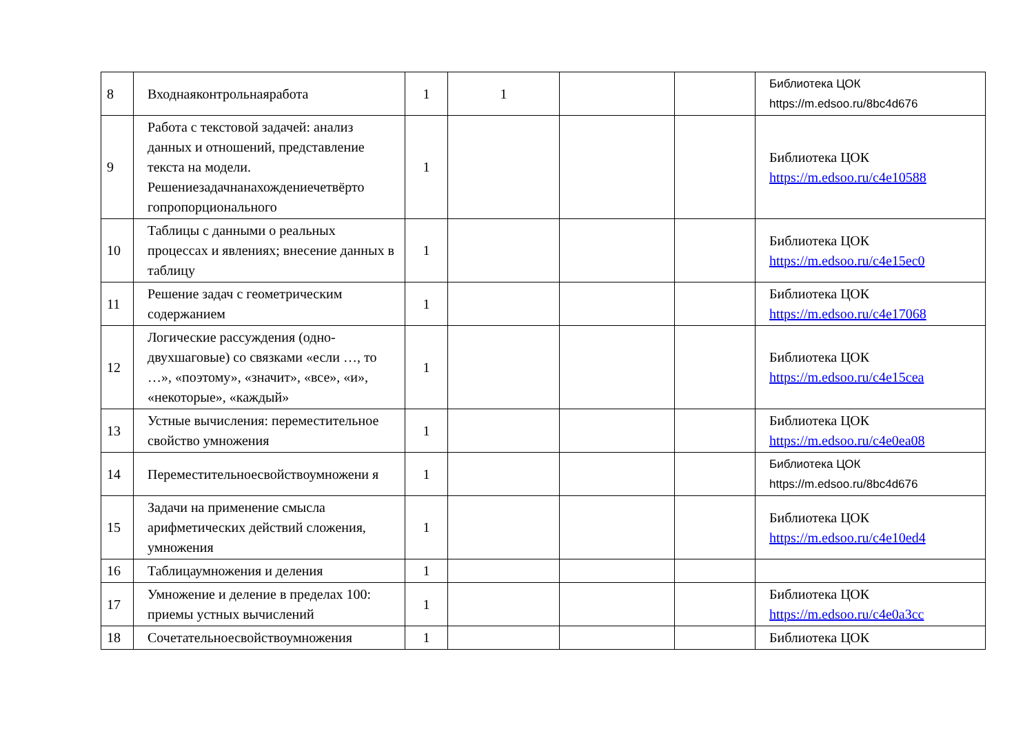| 8 | Входнаяконтрольнаяработа | 1 | 1 | | | Библиотека ЦОК https://m.edsoo.ru/8bc4d676 |
| 9 | Работа с текстовой задачей: анализ данных и отношений, представление текста на модели. Решениезадачнанахождениечетвёрто гопропорционального | 1 | | | | Библиотека ЦОК https://m.edsoo.ru/c4e10588 |
| 10 | Таблицы с данными о реальных процессах и явлениях; внесение данных в таблицу | 1 | | | | Библиотека ЦОК https://m.edsoo.ru/c4e15ec0 |
| 11 | Решение задач с геометрическим содержанием | 1 | | | | Библиотека ЦОК https://m.edsoo.ru/c4e17068 |
| 12 | Логические рассуждения (одно-двухшаговые) со связками «если …, то …», «поэтому», «значит», «все», «и», «некоторые», «каждый» | 1 | | | | Библиотека ЦОК https://m.edsoo.ru/c4e15cea |
| 13 | Устные вычисления: переместительное свойство умножения | 1 | | | | Библиотека ЦОК https://m.edsoo.ru/c4e0ea08 |
| 14 | Переместительноесвойствоумножени я | 1 | | | | Библиотека ЦОК https://m.edsoo.ru/8bc4d676 |
| 15 | Задачи на применение смысла арифметических действий сложения, умножения | 1 | | | | Библиотека ЦОК https://m.edsoo.ru/c4e10ed4 |
| 16 | Таблицаумножения и деления | 1 | | | | |
| 17 | Умножение и деление в пределах 100: приемы устных вычислений | 1 | | | | Библиотека ЦОК https://m.edsoo.ru/c4e0a3cc |
| 18 | Сочетательноесвойствоумножения | 1 | | | | Библиотека ЦОК |